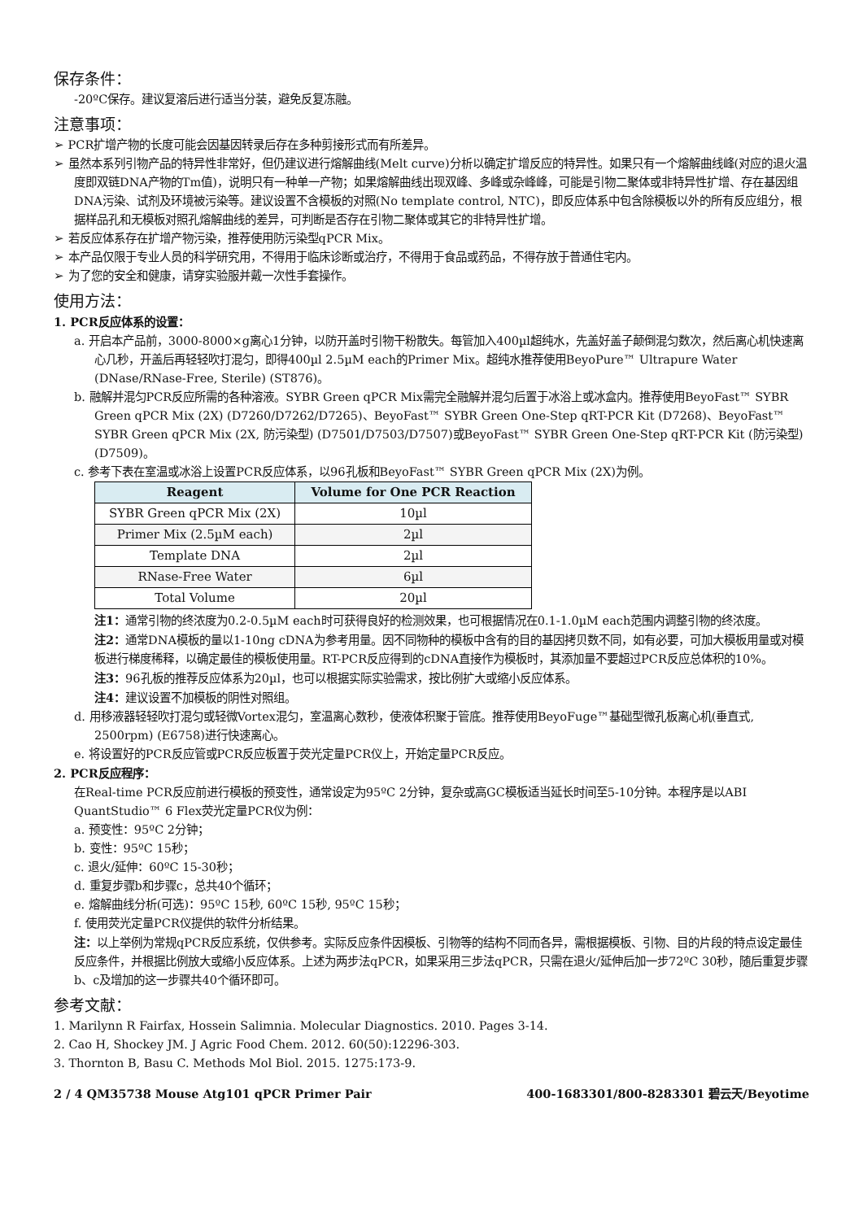保存条件：
-20ºC保存。建议复溶后进行适当分装，避免反复冻融。
注意事项：
➢ PCR扩增产物的长度可能会因基因转录后存在多种剪接形式而有所差异。
➢ 虽然本系列引物产品的特异性非常好，但仍建议进行熔解曲线(Melt curve)分析以确定扩增反应的特异性。如果只有一个熔解曲线峰(对应的退火温度即双链DNA产物的Tm值)，说明只有一种单一产物；如果熔解曲线出现双峰、多峰或杂峰峰，可能是引物二聚体或非特异性扩增、存在基因组DNA污染、试剂及环境被污染等。建议设置不含模板的对照(No template control, NTC)，即反应体系中包含除模板以外的所有反应组分，根据样品孔和无模板对照孔熔解曲线的差异，可判断是否存在引物二聚体或其它的非特异性扩增。
➢ 若反应体系存在扩增产物污染，推荐使用防污染型qPCR Mix。
➢ 本产品仅限于专业人员的科学研究用，不得用于临床诊断或治疗，不得用于食品或药品，不得存放于普通住宅内。
➢ 为了您的安全和健康，请穿实验服并戴一次性手套操作。
使用方法：
1. PCR反应体系的设置：
a. 开启本产品前，3000-8000×g离心1分钟，以防开盖时引物干粉散失。每管加入400µl超纯水，先盖好盖子颠倒混匀数次，然后离心机快速离心几秒，开盖后再轻轻吹打混匀，即得400µl 2.5µM each的Primer Mix。超纯水推荐使用BeyoPure™ Ultrapure Water (DNase/RNase-Free, Sterile) (ST876)。
b. 融解并混匀PCR反应所需的各种溶液。SYBR Green qPCR Mix需完全融解并混匀后置于冰浴上或冰盒内。推荐使用BeyoFast™ SYBR Green qPCR Mix (2X) (D7260/D7262/D7265)、BeyoFast™ SYBR Green One-Step qRT-PCR Kit (D7268)、BeyoFast™ SYBR Green qPCR Mix (2X, 防污染型) (D7501/D7503/D7507)或BeyoFast™ SYBR Green One-Step qRT-PCR Kit (防污染型) (D7509)。
c. 参考下表在室温或冰浴上设置PCR反应体系，以96孔板和BeyoFast™ SYBR Green qPCR Mix (2X)为例。
| Reagent | Volume for One PCR Reaction |
| --- | --- |
| SYBR Green qPCR Mix (2X) | 10µl |
| Primer Mix (2.5µM each) | 2µl |
| Template DNA | 2µl |
| RNase-Free Water | 6µl |
| Total Volume | 20µl |
注1：通常引物的终浓度为0.2-0.5µM each时可获得良好的检测效果，也可根据情况在0.1-1.0µM each范围内调整引物的终浓度。
注2：通常DNA模板的量以1-10ng cDNA为参考用量。因不同物种的模板中含有的目的基因拷贝数不同，如有必要，可加大模板用量或对模板进行梯度稀释，以确定最佳的模板使用量。RT-PCR反应得到的cDNA直接作为模板时，其添加量不要超过PCR反应总体积的10%。
注3：96孔板的推荐反应体系为20µl，也可以根据实际实验需求，按比例扩大或缩小反应体系。
注4：建议设置不加模板的阴性对照组。
d. 用移液器轻轻吹打混匀或轻微Vortex混匀，室温离心数秒，使液体积聚于管底。推荐使用BeyoFuge™基础型微孔板离心机(垂直式, 2500rpm) (E6758)进行快速离心。
e. 将设置好的PCR反应管或PCR反应板置于荧光定量PCR仪上，开始定量PCR反应。
2. PCR反应程序：
在Real-time PCR反应前进行模板的预变性，通常设定为95ºC 2分钟，复杂或高GC模板适当延长时间至5-10分钟。本程序是以ABI QuantStudio™ 6 Flex荧光定量PCR仪为例：
a. 预变性：95ºC 2分钟；
b. 变性：95ºC 15秒；
c. 退火/延伸：60ºC 15-30秒；
d. 重复步骤b和步骤c，总共40个循环；
e. 熔解曲线分析(可选)：95ºC 15秒, 60ºC 15秒, 95ºC 15秒；
f. 使用荧光定量PCR仪提供的软件分析结果。
注：以上举例为常规qPCR反应系统，仅供参考。实际反应条件因模板、引物等的结构不同而各异，需根据模板、引物、目的片段的特点设定最佳反应条件，并根据比例放大或缩小反应体系。上述为两步法qPCR，如果采用三步法qPCR，只需在退火/延伸后加一步72ºC 30秒，随后重复步骤b、c及增加的这一步骤共40个循环即可。
参考文献：
1. Marilynn R Fairfax, Hossein Salimnia. Molecular Diagnostics. 2010. Pages 3-14.
2. Cao H, Shockey JM. J Agric Food Chem. 2012. 60(50):12296-303.
3. Thornton B, Basu C. Methods Mol Biol. 2015. 1275:173-9.
2 / 4 QM35738 Mouse Atg101 qPCR Primer Pair 400-1683301/800-8283301 碧云天/Beyotime